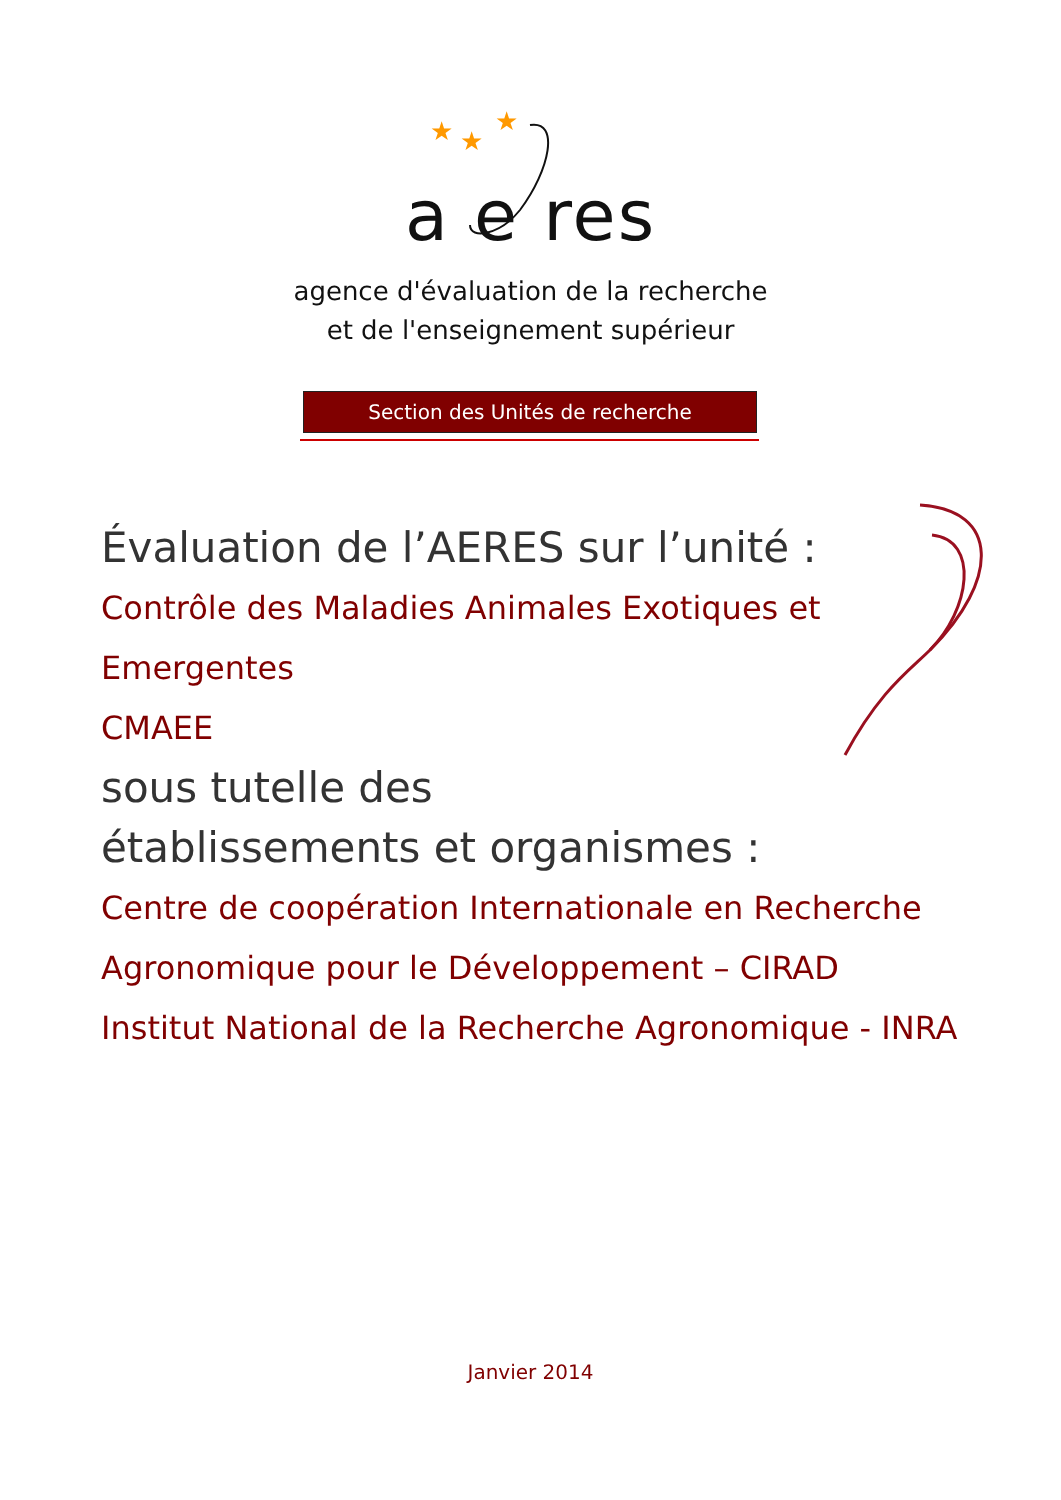★
★
★
a e res
agence d'évaluation de la recherche
et de l'enseignement supérieur
Section des Unités de recherche
Évaluation de l’AERES sur l’unité :
Contrôle des Maladies Animales Exotiques et
Emergentes
CMAEE
sous tutelle des
établissements et organismes :
Centre de coopération Internationale en Recherche Agronomique pour le Développement – CIRAD
Institut National de la Recherche Agronomique - INRA
Janvier 2014